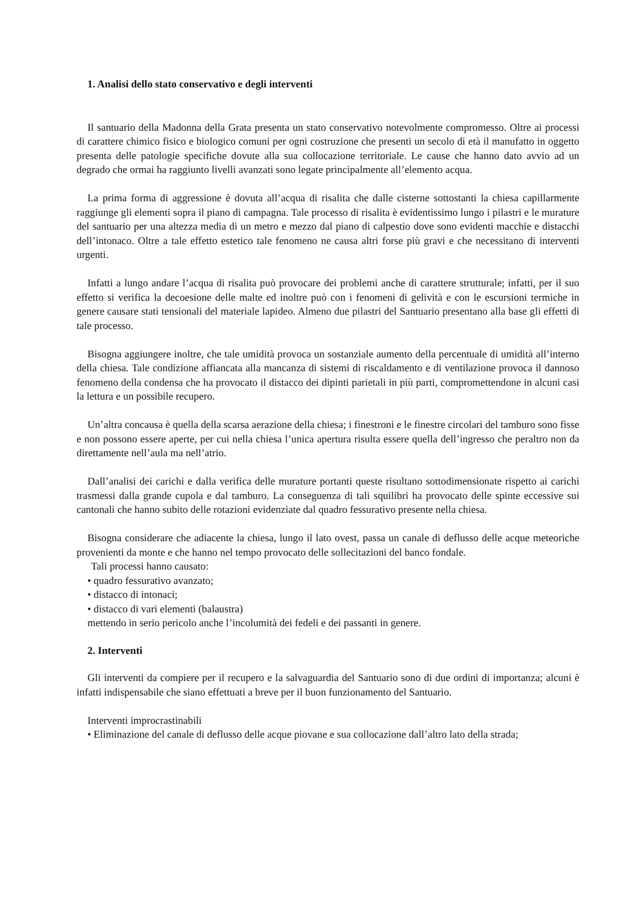1. Analisi dello stato conservativo e degli interventi
Il santuario della Madonna della Grata presenta un stato conservativo notevolmente compromesso. Oltre ai processi di carattere chimico fisico e biologico comuni per ogni costruzione che presenti un secolo di età il manufatto in oggetto presenta delle patologie specifiche dovute alla sua collocazione territoriale. Le cause che hanno dato avvio ad un degrado che ormai ha raggiunto livelli avanzati sono legate principalmente all’elemento acqua.
La prima forma di aggressione è dovuta all’acqua di risalita che dalle cisterne sottostanti la chiesa capillarmente raggiunge gli elementi sopra il piano di campagna. Tale processo di risalita è evidentissimo lungo i pilastri e le murature del santuario per una altezza media di un metro e mezzo dal piano di calpestio dove sono evidenti macchie e distacchi dell’intonaco. Oltre a tale effetto estetico tale fenomeno ne causa altri forse più gravi e che necessitano di interventi urgenti.
Infatti a lungo andare l’acqua di risalita può provocare dei problemi anche di carattere strutturale; infatti, per il suo effetto si verifica la decoesione delle malte ed inoltre può con i fenomeni di gelività e con le escursioni termiche in genere causare stati tensionali del materiale lapideo. Almeno due pilastri del Santuario presentano alla base gli effetti di tale processo.
Bisogna aggiungere inoltre, che tale umidità provoca un sostanziale aumento della percentuale di umidità all’interno della chiesa. Tale condizione affiancata alla mancanza di sistemi di riscaldamento e di ventilazione provoca il dannoso fenomeno della condensa che ha provocato il distacco dei dipinti parietali in più parti, compromettendone in alcuni casi la lettura e un possibile recupero.
Un’altra concausa è quella della scarsa aerazione della chiesa; i finestroni e le finestre circolari del tamburo sono fisse e non possono essere aperte, per cui nella chiesa l’unica apertura risulta essere quella dell’ingresso che peraltro non da direttamente nell’aula ma nell’atrio.
Dall’analisi dei carichi e dalla verifica delle murature portanti queste risultano sottodimensionate rispetto ai carichi trasmessi dalla grande cupola e dal tamburo. La conseguenza di tali squilibri ha provocato delle spinte eccessive sui cantonali che hanno subito delle rotazioni evidenziate dal quadro fessurativo presente nella chiesa.
Bisogna considerare che adiacente la chiesa, lungo il lato ovest, passa un canale di deflusso delle acque meteoriche provenienti da monte e che hanno nel tempo provocato delle sollecitazioni del banco fondale.
Tali processi hanno causato:
• quadro fessurativo avanzato;
• distacco di intonaci;
• distacco di vari elementi (balaustra)
mettendo in serio pericolo anche l’incolumità dei fedeli e dei passanti in genere.
2. Interventi
Gli interventi da compiere per il recupero e la salvaguardia del Santuario sono di due ordini di importanza; alcuni è infatti indispensabile che siano effettuati a breve per il buon funzionamento del Santuario.
Interventi improcrastinabili
• Eliminazione del canale di deflusso delle acque piovane e sua collocazione dall’altro lato della strada;